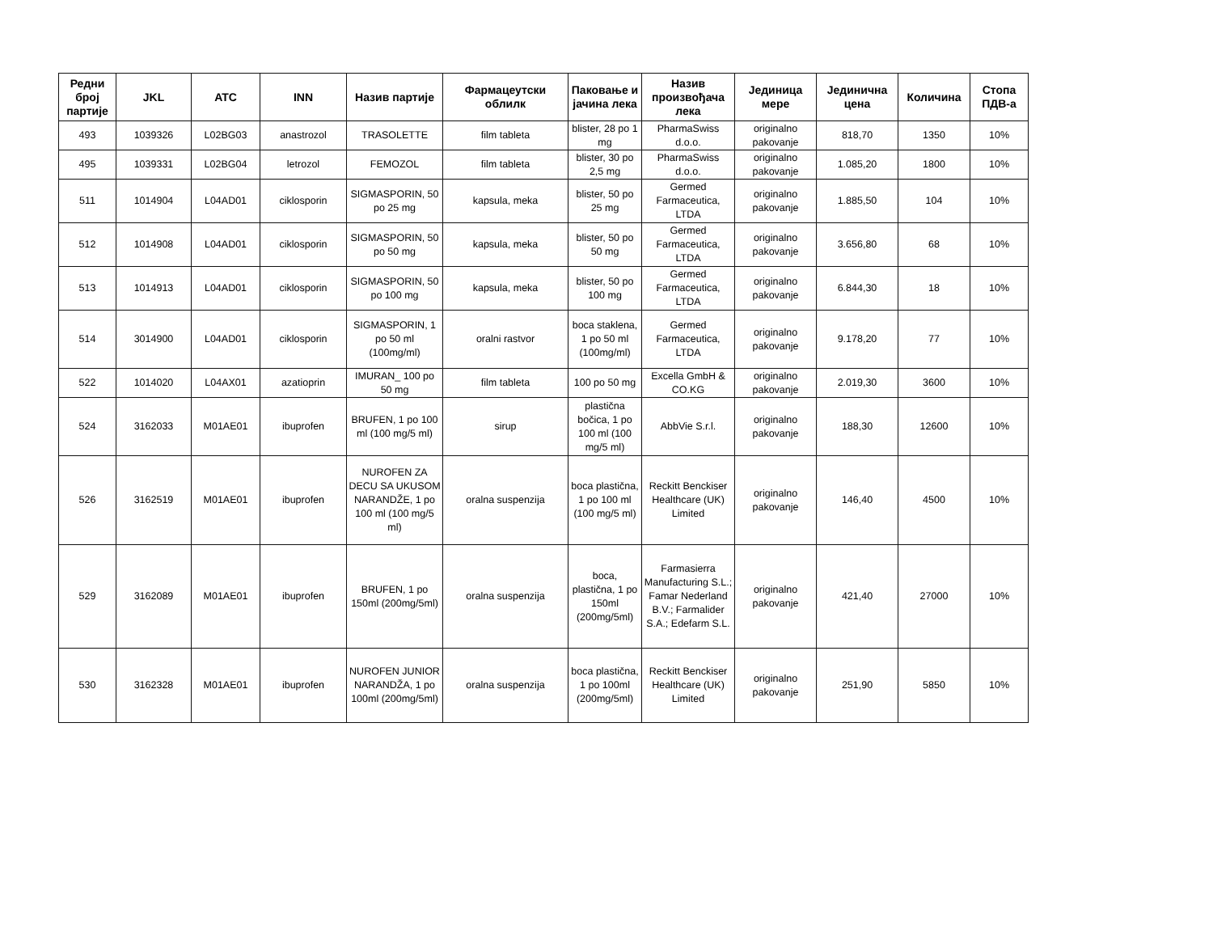| Редни број партије | JKL | ATC | INN | Назив партије | Фармацеутски облилк | Паковање и јачина лека | Назив произвођача лека | Јединица мере | Јединична цена | Количина | Стопа ПДВ-а |
| --- | --- | --- | --- | --- | --- | --- | --- | --- | --- | --- | --- |
| 493 | 1039326 | L02BG03 | anastrozol | TRASOLETTE | film tableta | blister, 28 po 1 mg | PharmaSwiss d.o.o. | originalno pakovanje | 818,70 | 1350 | 10% |
| 495 | 1039331 | L02BG04 | letrozol | FEMOZOL | film tableta | blister, 30 po 2,5 mg | PharmaSwiss d.o.o. | originalno pakovanje | 1.085,20 | 1800 | 10% |
| 511 | 1014904 | L04AD01 | ciklosporin | SIGMASPORIN, 50 po 25 mg | kapsula, meka | blister, 50 po 25 mg | Germed Farmaceutica, LTDA | originalno pakovanje | 1.885,50 | 104 | 10% |
| 512 | 1014908 | L04AD01 | ciklosporin | SIGMASPORIN, 50 po 50 mg | kapsula, meka | blister, 50 po 50 mg | Germed Farmaceutica, LTDA | originalno pakovanje | 3.656,80 | 68 | 10% |
| 513 | 1014913 | L04AD01 | ciklosporin | SIGMASPORIN, 50 po 100 mg | kapsula, meka | blister, 50 po 100 mg | Germed Farmaceutica, LTDA | originalno pakovanje | 6.844,30 | 18 | 10% |
| 514 | 3014900 | L04AD01 | ciklosporin | SIGMASPORIN, 1 po 50 ml (100mg/ml) | oralni rastvor | boca staklena, 1 po 50 ml (100mg/ml) | Germed Farmaceutica, LTDA | originalno pakovanje | 9.178,20 | 77 | 10% |
| 522 | 1014020 | L04AX01 | azatioprin | IMURAN_ 100 po 50 mg | film tableta | 100 po 50 mg | Excella GmbH & CO.KG | originalno pakovanje | 2.019,30 | 3600 | 10% |
| 524 | 3162033 | M01AE01 | ibuprofen | BRUFEN, 1 po 100 ml (100 mg/5 ml) | sirup | plastična bočica, 1 po 100 ml (100 mg/5 ml) | AbbVie S.r.l. | originalno pakovanje | 188,30 | 12600 | 10% |
| 526 | 3162519 | M01AE01 | ibuprofen | NUROFEN ZA DECU SA UKUSOM NARANDŽE, 1 po 100 ml (100 mg/5 ml) | oralna suspenzija | boca plastična, 1 po 100 ml (100 mg/5 ml) | Reckitt Benckiser Healthcare (UK) Limited | originalno pakovanje | 146,40 | 4500 | 10% |
| 529 | 3162089 | M01AE01 | ibuprofen | BRUFEN, 1 po 150ml (200mg/5ml) | oralna suspenzija | boca, plastična, 1 po 150ml (200mg/5ml) | Farmasierra Manufacturing S.L.; Famar Nederland B.V.; Farmalider S.A.; Edefarm S.L. | originalno pakovanje | 421,40 | 27000 | 10% |
| 530 | 3162328 | M01AE01 | ibuprofen | NUROFEN JUNIOR NARANDŽA, 1 po 100ml (200mg/5ml) | oralna suspenzija | boca plastična, 1 po 100ml (200mg/5ml) | Reckitt Benckiser Healthcare (UK) Limited | originalno pakovanje | 251,90 | 5850 | 10% |